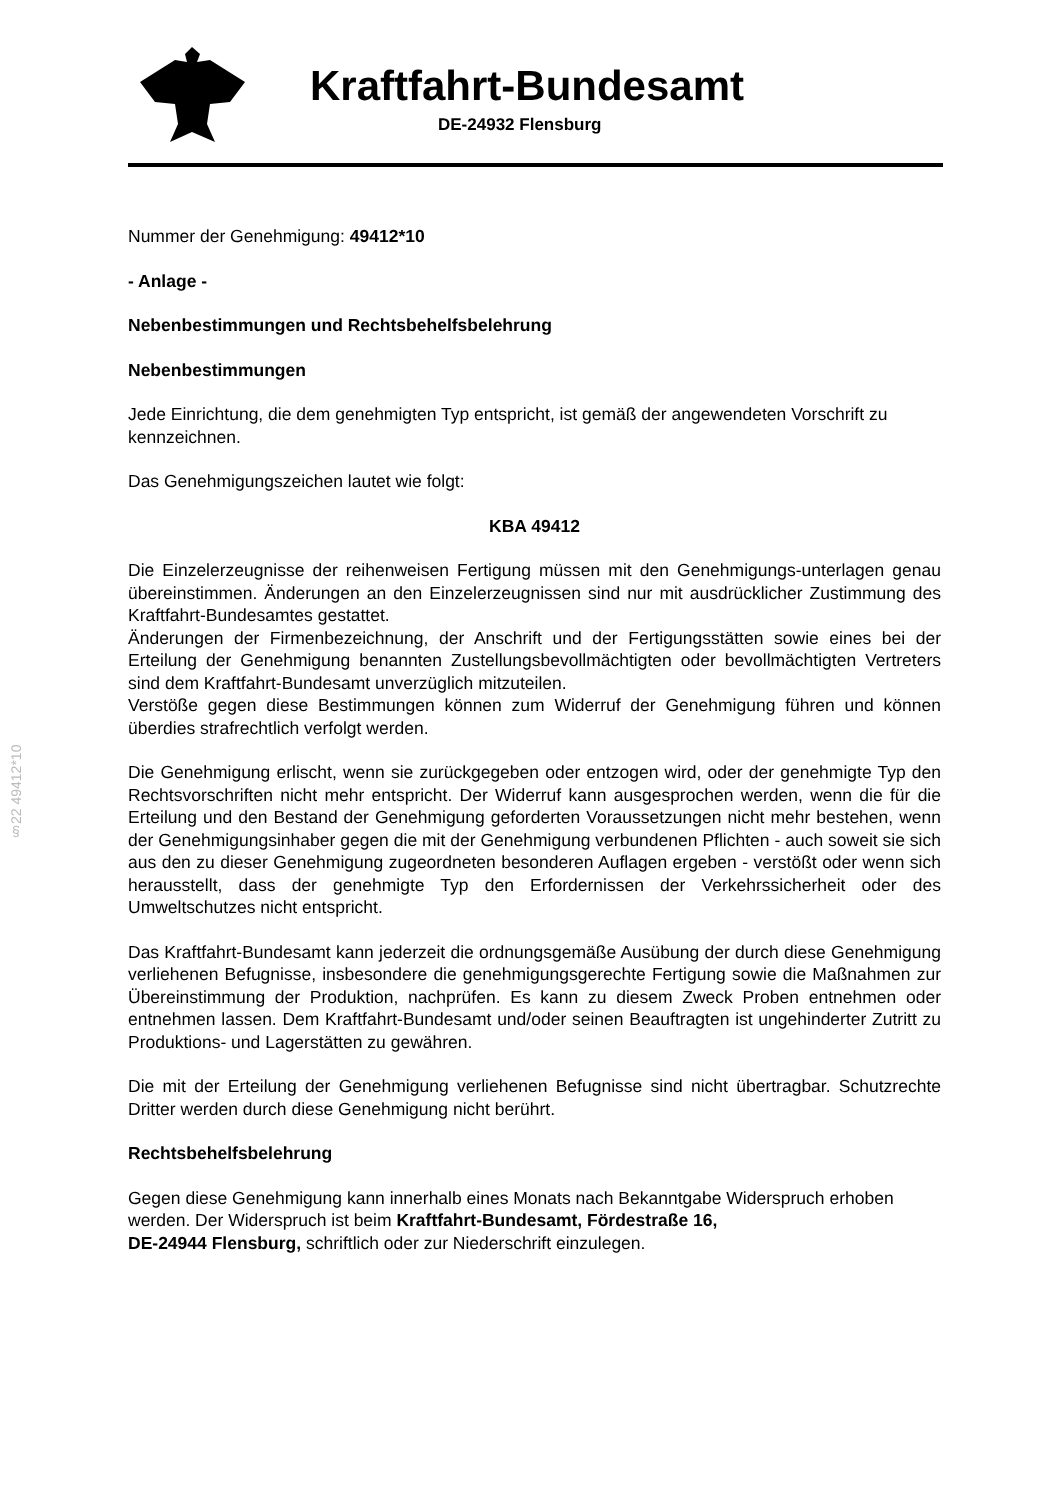Kraftfahrt-Bundesamt
DE-24932 Flensburg
§22 49412*10
Nummer der Genehmigung: 49412*10
- Anlage -
Nebenbestimmungen und Rechtsbehelfsbelehrung
Nebenbestimmungen
Jede Einrichtung, die dem genehmigten Typ entspricht, ist gemäß der angewendeten Vorschrift zu kennzeichnen.
Das Genehmigungszeichen lautet wie folgt:
KBA 49412
Die Einzelerzeugnisse der reihenweisen Fertigung müssen mit den Genehmigungs-unterlagen genau übereinstimmen. Änderungen an den Einzelerzeugnissen sind nur mit ausdrücklicher Zustimmung des Kraftfahrt-Bundesamtes gestattet.
Änderungen der Firmenbezeichnung, der Anschrift und der Fertigungsstätten sowie eines bei der Erteilung der Genehmigung benannten Zustellungsbevollmächtigten oder bevollmächtigten Vertreters sind dem Kraftfahrt-Bundesamt unverzüglich mitzuteilen.
Verstöße gegen diese Bestimmungen können zum Widerruf der Genehmigung führen und können überdies strafrechtlich verfolgt werden.
Die Genehmigung erlischt, wenn sie zurückgegeben oder entzogen wird, oder der genehmigte Typ den Rechtsvorschriften nicht mehr entspricht. Der Widerruf kann ausgesprochen werden, wenn die für die Erteilung und den Bestand der Genehmigung geforderten Voraussetzungen nicht mehr bestehen, wenn der Genehmigungsinhaber gegen die mit der Genehmigung verbundenen Pflichten - auch soweit sie sich aus den zu dieser Genehmigung zugeordneten besonderen Auflagen ergeben - verstößt oder wenn sich herausstellt, dass der genehmigte Typ den Erfordernissen der Verkehrssicherheit oder des Umweltschutzes nicht entspricht.
Das Kraftfahrt-Bundesamt kann jederzeit die ordnungsgemäße Ausübung der durch diese Genehmigung verliehenen Befugnisse, insbesondere die genehmigungsgerechte Fertigung sowie die Maßnahmen zur Übereinstimmung der Produktion, nachprüfen. Es kann zu diesem Zweck Proben entnehmen oder entnehmen lassen. Dem Kraftfahrt-Bundesamt und/oder seinen Beauftragten ist ungehinderter Zutritt zu Produktions- und Lagerstätten zu gewähren.
Die mit der Erteilung der Genehmigung verliehenen Befugnisse sind nicht übertragbar. Schutzrechte Dritter werden durch diese Genehmigung nicht berührt.
Rechtsbehelfsbelehrung
Gegen diese Genehmigung kann innerhalb eines Monats nach Bekanntgabe Widerspruch erhoben werden. Der Widerspruch ist beim Kraftfahrt-Bundesamt, Fördestraße 16,
DE-24944 Flensburg, schriftlich oder zur Niederschrift einzulegen.